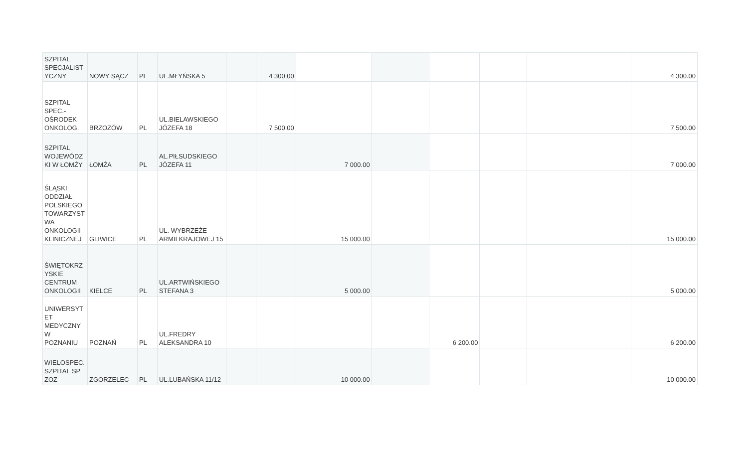| SZPITAL SPECJALIST YCZNY | NOWY SĄCZ | PL | UL.MŁYŃSKA 5 | | 4 300.00 | | | | | | 4 300.00 |
| SZPITAL SPEC.-OŚRODEK ONKOLOG. | BRZOZÓW | PL | UL.BIELAWSKIEGO JÓZEFA 18 | | 7 500.00 | | | | | | 7 500.00 |
| SZPITAL WOJEWÓDZ KI W ŁOMŻY | ŁOMŻA | PL | AL.PIŁSUDSKIEGO JÓZEFA 11 | | | 7 000.00 | | | | | 7 000.00 |
| ŚLĄSKI ODDZIAŁ POLSKIEGO TOWARZYST WA ONKOLOGII KLINICZNEJ | GLIWICE | PL | UL. WYBRZEŻE ARMII KRAJOWEJ 15 | | | 15 000.00 | | | | | 15 000.00 |
| ŚWIĘTOKRZ YSKIE CENTRUM ONKOLOGII | KIELCE | PL | UL.ARTWIŃSKIEGO STEFANA 3 | | | 5 000.00 | | | | | 5 000.00 |
| UNIWERSYT ET MEDYCZNY W POZNANIU | POZNAŃ | PL | UL.FREDRY ALEKSANDRA 10 | | | | | 6 200.00 | | | 6 200.00 |
| WIELOSPEC. SZPITAL SP ZOZ | ZGORZELEC | PL | UL.LUBAŃSKA 11/12 | | | 10 000.00 | | | | | 10 000.00 |